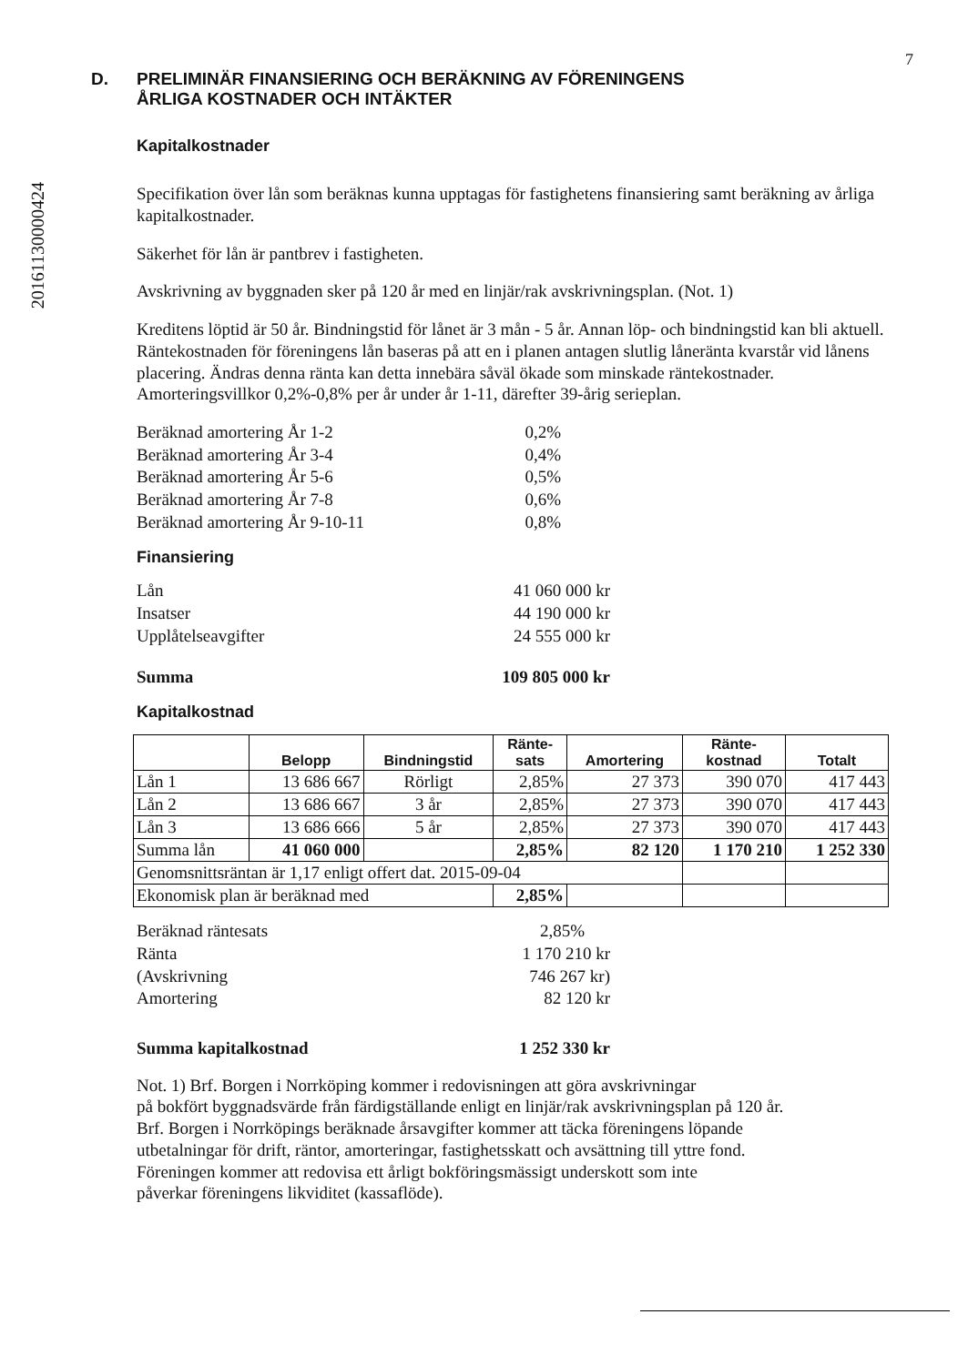20161130000424
7
D. PRELIMINÄR FINANSIERING OCH BERÄKNING AV FÖRENINGENS
ÅRLIGA KOSTNADER OCH INTÄKTER
Kapitalkostnader
Specifikation över lån som beräknas kunna upptagas för fastighetens finansiering samt beräkning av årliga kapitalkostnader.
Säkerhet för lån är pantbrev i fastigheten.
Avskrivning av byggnaden sker på 120 år med en linjär/rak avskrivningsplan. (Not. 1)
Kreditens löptid är 50 år. Bindningstid för lånet är 3 mån - 5 år. Annan löp- och bindningstid kan bli aktuell. Räntekostnaden för föreningens lån baseras på att en i planen antagen slutlig låneränta kvarstår vid lånens placering. Ändras denna ränta kan detta innebära såväl ökade som minskade räntekostnader. Amorteringsvillkor 0,2%-0,8% per år under år 1-11, därefter 39-årig serieplan.
Beräknad amortering År 1-2 0,2% Beräknad amortering År 3-4 0,4% Beräknad amortering År 5-6 0,5% Beräknad amortering År 7-8 0,6% Beräknad amortering År 9-10-11 0,8%
Finansiering
Lån 41 060 000 kr Insatser 44 190 000 kr Upplåtelseavgifter 24 555 000 kr Summa 109 805 000 kr
Kapitalkostnad
| | Belopp | Bindningstid | Ränte- sats | Amortering | Ränte- kostnad | Totalt |
| --- | --- | --- | --- | --- | --- | --- |
| Lån 1 | 13 686 667 | Rörligt | 2,85% | 27 373 | 390 070 | 417 443 |
| Lån 2 | 13 686 667 | 3 år | 2,85% | 27 373 | 390 070 | 417 443 |
| Lån 3 | 13 686 666 | 5 år | 2,85% | 27 373 | 390 070 | 417 443 |
| Summa lån | 41 060 000 | | 2,85% | 82 120 | 1 170 210 | 1 252 330 |
| Genomsnittsräntan är 1,17 enligt offert dat. 2015-09-04 | | | | | | |
| Ekonomisk plan är beräknad med | | | 2,85% | | | |
Beräknad räntesats 2,85% Ränta 1 170 210 kr (Avskrivning 746 267 kr) Amortering 82 120 kr Summa kapitalkostnad 1 252 330 kr
Not. 1) Brf. Borgen i Norrköping kommer i redovisningen att göra avskrivningar
på bokfört byggnadsvärde från färdigställande enligt en linjär/rak avskrivningsplan på 120 år.
Brf. Borgen i Norrköpings beräknade årsavgifter kommer att täcka föreningens löpande
utbetalningar för drift, räntor, amorteringar, fastighetsskatt och avsättning till yttre fond.
Föreningen kommer att redovisa ett årligt bokföringsmässigt underskott som inte
påverkar föreningens likviditet (kassaflöde).